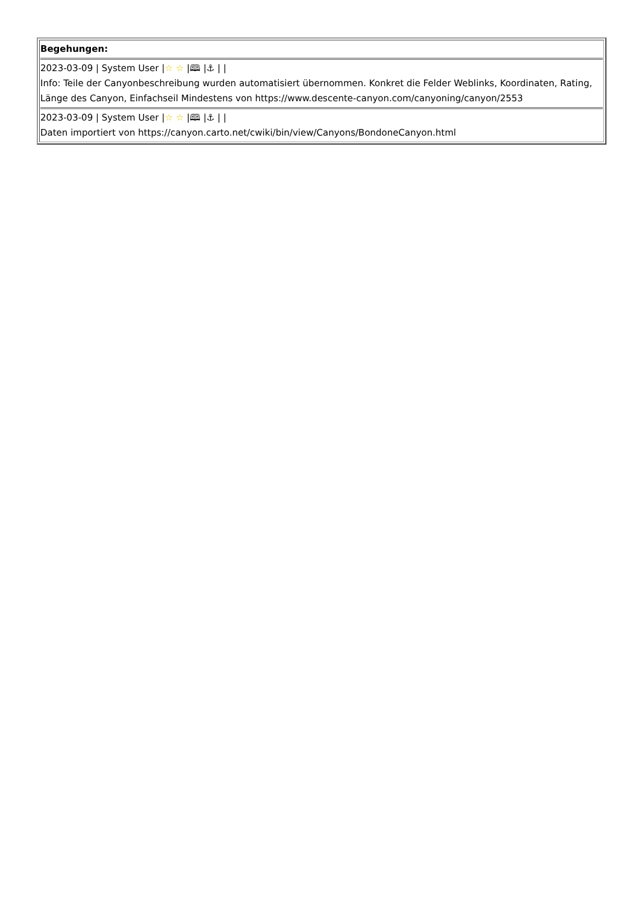| Begehungen: 2023-03-09 / System User / ☆ ☆ /🕮 /⚓ / / Info: Teile der Canyonbeschreibung wurden automatisiert übernommen. Konkret die Felder Weblinks, Koordinaten, Rating, Länge des Canyon, Einfachseil Mindestens von https://www.descente-canyon.com/canyoning/canyon/2553 2023-03-09 / System User / ☆ ☆ /🕮 /⚓ / / Daten importiert von https://canyon.carto.net/cwiki/bin/view/Canyons/BondoneCanyon.html |